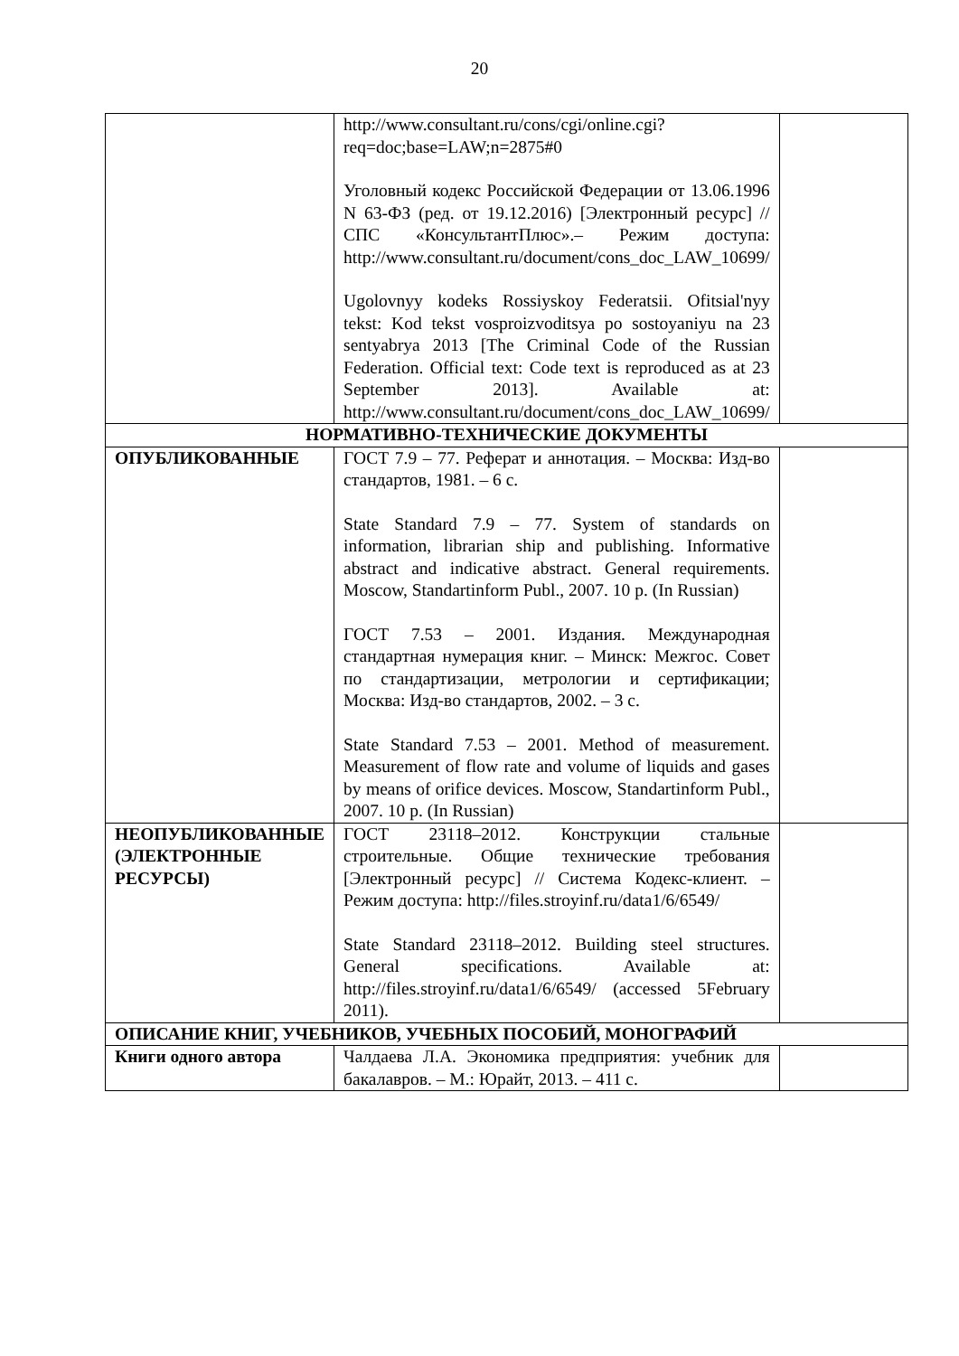20
| | http://www.consultant.ru/cons/cgi/online.cgi?req=doc;base=LAW;n=2875#0 Уголовный кодекс Российской Федерации от 13.06.1996 N 63-ФЗ (ред. от 19.12.2016) [Электронный ресурс] // СПС «КонсультантПлюс».– Режим доступа: http://www.consultant.ru/document/cons_doc_LAW_10699/ Ugolovnyy kodeks Rossiyskoy Federatsii. Ofitsial'nyy tekst: Kod tekst vosproizvoditsya po sostoyaniyu na 23 sentyabrya 2013 [The Criminal Code of the Russian Federation. Official text: Code text is reproduced as at 23 September 2013]. Available at: http://www.consultant.ru/document/cons_doc_LAW_10699/ | |
| НОРМАТИВНО-ТЕХНИЧЕСКИЕ ДОКУМЕНТЫ | | |
| ОПУБЛИКОВАННЫЕ | ГОСТ 7.9 – 77. Реферат и аннотация. – Москва: Изд-во стандартов, 1981. – 6 с. State Standard 7.9 – 77. System of standards on information, librarian ship and publishing. Informative abstract and indicative abstract. General requirements. Moscow, Standartinform Publ., 2007. 10 p. (In Russian) ГОСТ 7.53 – 2001. Издания. Международная стандартная нумерация книг. – Минск: Межгос. Совет по стандартизации, метрологии и сертификации; Москва: Изд-во стандартов, 2002. – 3 с. State Standard 7.53 – 2001. Method of measurement. Measurement of flow rate and volume of liquids and gases by means of orifice devices. Moscow, Standartinform Publ., 2007. 10 p. (In Russian) | |
| НЕОПУБЛИКОВАННЫЕ (ЭЛЕКТРОННЫЕ РЕСУРСЫ) | ГОСТ 23118–2012. Конструкции стальные строительные. Общие технические требования [Электронный ресурс] // Система Кодекс-клиент. – Режим доступа: http://files.stroyinf.ru/data1/6/6549/ State Standard 23118–2012. Building steel structures. General specifications. Available at: http://files.stroyinf.ru/data1/6/6549/ (accessed 5February 2011). | |
| ОПИСАНИЕ КНИГ, УЧЕБНИКОВ, УЧЕБНЫХ ПОСОБИЙ, МОНОГРАФИЙ | | |
| Книги одного автора | Чалдаева Л.А. Экономика предприятия: учебник для бакалавров. – М.: Юрайт, 2013. – 411 с. | |